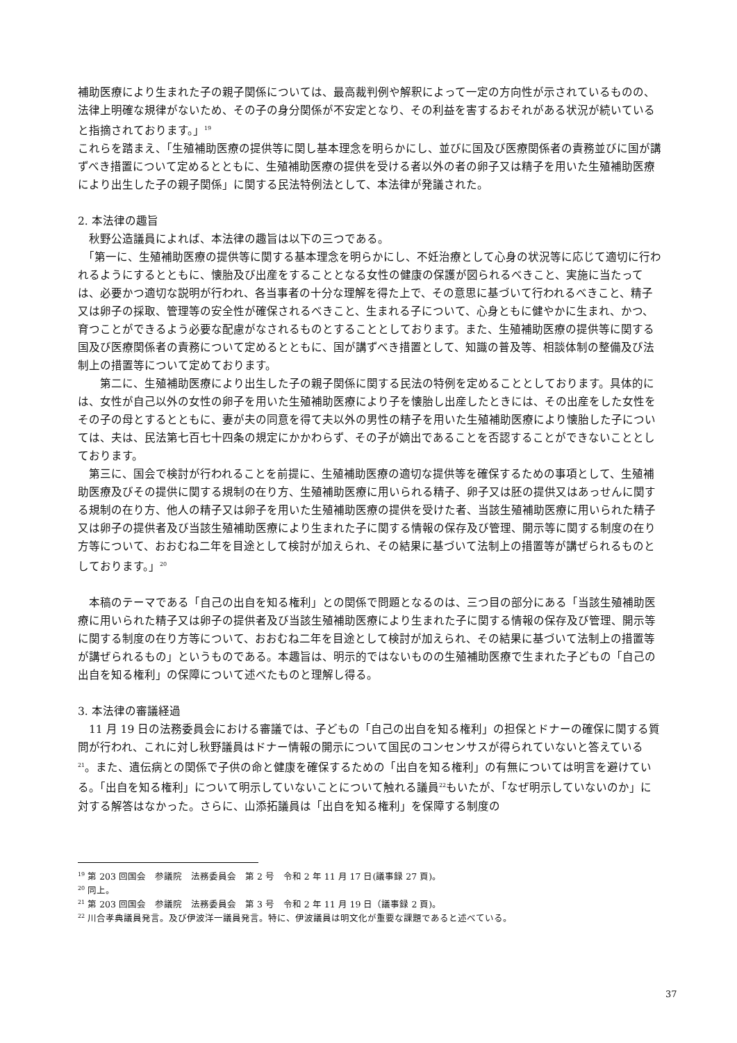補助医療により生まれた子の親子関係については、最高裁判例や解釈によって一定の方向性が示されているものの、法律上明確な規律がないため、その子の身分関係が不安定となり、その利益を害するおそれがある状況が続いていると指摘されております。」<sup>19</sup>
これらを踏まえ、「生殖補助医療の提供等に関し基本理念を明らかにし、並びに国及び医療関係者の責務並びに国が講ずべき措置について定めるとともに、生殖補助医療の提供を受ける者以外の者の卵子又は精子を用いた生殖補助医療により出生した子の親子関係」に関する民法特例法として、本法律が発議された。
2. 本法律の趣旨
　秋野公造議員によれば、本法律の趣旨は以下の三つである。
　「第一に、生殖補助医療の提供等に関する基本理念を明らかにし、不妊治療として心身の状況等に応じて適切に行われるようにするとともに、懐胎及び出産をすることとなる女性の健康の保護が図られるべきこと、実施に当たっては、必要かつ適切な説明が行われ、各当事者の十分な理解を得た上で、その意思に基づいて行われるべきこと、精子又は卵子の採取、管理等の安全性が確保されるべきこと、生まれる子について、心身ともに健やかに生まれ、かつ、育つことができるよう必要な配慮がなされるものとすることとしております。また、生殖補助医療の提供等に関する国及び医療関係者の責務について定めるとともに、国が講ずべき措置として、知識の普及等、相談体制の整備及び法制上の措置等について定めております。
　　第二に、生殖補助医療により出生した子の親子関係に関する民法の特例を定めることとしております。具体的には、女性が自己以外の女性の卵子を用いた生殖補助医療により子を懐胎し出産したときには、その出産をした女性をその子の母とするとともに、妻が夫の同意を得て夫以外の男性の精子を用いた生殖補助医療により懐胎した子については、夫は、民法第七百七十四条の規定にかかわらず、その子が嫡出であることを否認することができないこととしております。
　第三に、国会で検討が行われることを前提に、生殖補助医療の適切な提供等を確保するための事項として、生殖補助医療及びその提供に関する規制の在り方、生殖補助医療に用いられる精子、卵子又は胚の提供又はあっせんに関する規制の在り方、他人の精子又は卵子を用いた生殖補助医療の提供を受けた者、当該生殖補助医療に用いられた精子又は卵子の提供者及び当該生殖補助医療により生まれた子に関する情報の保存及び管理、開示等に関する制度の在り方等について、おおむね二年を目途として検討が加えられ、その結果に基づいて法制上の措置等が講ぜられるものとしております。」<sup>20</sup>
　本稿のテーマである「自己の出自を知る権利」との関係で問題となるのは、三つ目の部分にある「当該生殖補助医療に用いられた精子又は卵子の提供者及び当該生殖補助医療により生まれた子に関する情報の保存及び管理、開示等に関する制度の在り方等について、おおむね二年を目途として検討が加えられ、その結果に基づいて法制上の措置等が講ぜられるもの」というものである。本趣旨は、明示的ではないものの生殖補助医療で生まれた子どもの「自己の出自を知る権利」の保障について述べたものと理解し得る。
3. 本法律の審議経過
　11 月 19 日の法務委員会における審議では、子どもの「自己の出自を知る権利」の担保とドナーの確保に関する質問が行われ、これに対し秋野議員はドナー情報の開示について国民のコンセンサスが得られていないと答えている<sup>21</sup>。また、遺伝病との関係で子供の命と健康を確保するための「出自を知る権利」の有無については明言を避けている。「出自を知る権利」について明示していないことについて触れる議員<sup>22</sup>もいたが、「なぜ明示していないのか」に対する解答はなかった。さらに、山添拓議員は「出自を知る権利」を保障する制度の
<sup>19</sup> 第 203 回国会　参議院　法務委員会　第 2 号　令和 2 年 11 月 17 日(議事録 27 頁)。
<sup>20</sup> 同上。
<sup>21</sup> 第 203 回国会　参議院　法務委員会　第 3 号　令和 2 年 11 月 19 日（議事録 2 頁)。
<sup>22</sup> 川合孝典議員発言。及び伊波洋一議員発言。特に、伊波議員は明文化が重要な課題であると述べている。
37